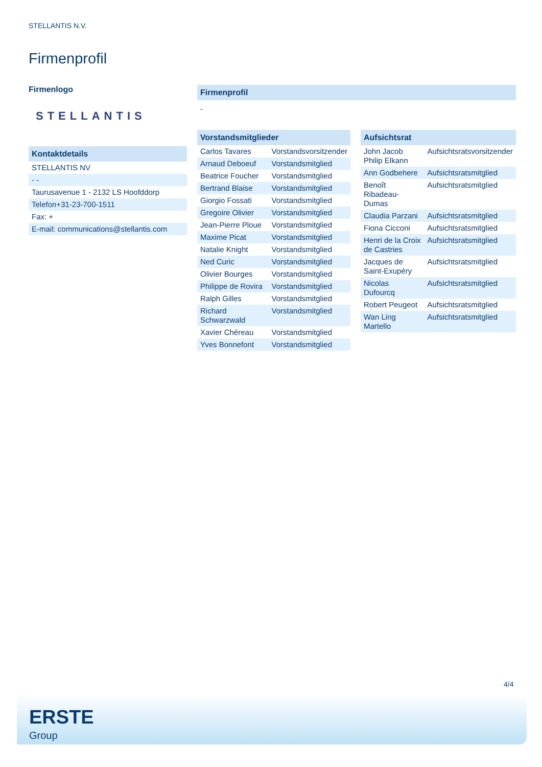STELLANTIS N.V.
Firmenprofil
Firmenlogo
STELLANTIS
| Kontaktdetails |
| --- |
| STELLANTIS NV |
| - - |
| Taurusavenue 1 - 2132 LS Hoofddorp |
| Telefon+31-23-700-1511 |
| Fax: + |
| E-mail: communications@stellantis.com |
| Firmenprofil |
| --- |
| - |
| Vorstandsmitglieder | |
| --- | --- |
| Carlos Tavares | Vorstandsvorsitzender |
| Arnaud Deboeuf | Vorstandsmitglied |
| Beatrice Foucher | Vorstandsmitglied |
| Bertrand Blaise | Vorstandsmitglied |
| Giorgio Fossati | Vorstandsmitglied |
| Gregoire Olivier | Vorstandsmitglied |
| Jean-Pierre Ploue | Vorstandsmitglied |
| Maxime Picat | Vorstandsmitglied |
| Natalie Knight | Vorstandsmitglied |
| Ned Curic | Vorstandsmitglied |
| Olivier Bourges | Vorstandsmitglied |
| Philippe de Rovira | Vorstandsmitglied |
| Ralph Gilles | Vorstandsmitglied |
| Richard Schwarzwald | Vorstandsmitglied |
| Xavier Chéreau | Vorstandsmitglied |
| Yves Bonnefont | Vorstandsmitglied |
| Aufsichtsrat | |
| --- | --- |
| John Jacob Philip Elkann | Aufsichtsratsvorsitzender |
| Ann Godbehere | Aufsichtsratsmitglied |
| Benoît Ribadeau-Dumas | Aufsichtsratsmitglied |
| Claudia Parzani | Aufsichtsratsmitglied |
| Fiona Cicconi | Aufsichtsratsmitglied |
| Henri de la Croix de Castries | Aufsichtsratsmitglied |
| Jacques de Saint-Exupéry | Aufsichtsratsmitglied |
| Nicolas Dufourcq | Aufsichtsratsmitglied |
| Robert Peugeot | Aufsichtsratsmitglied |
| Wan Ling Martello | Aufsichtsratsmitglied |
4/4
ERSTE
Group